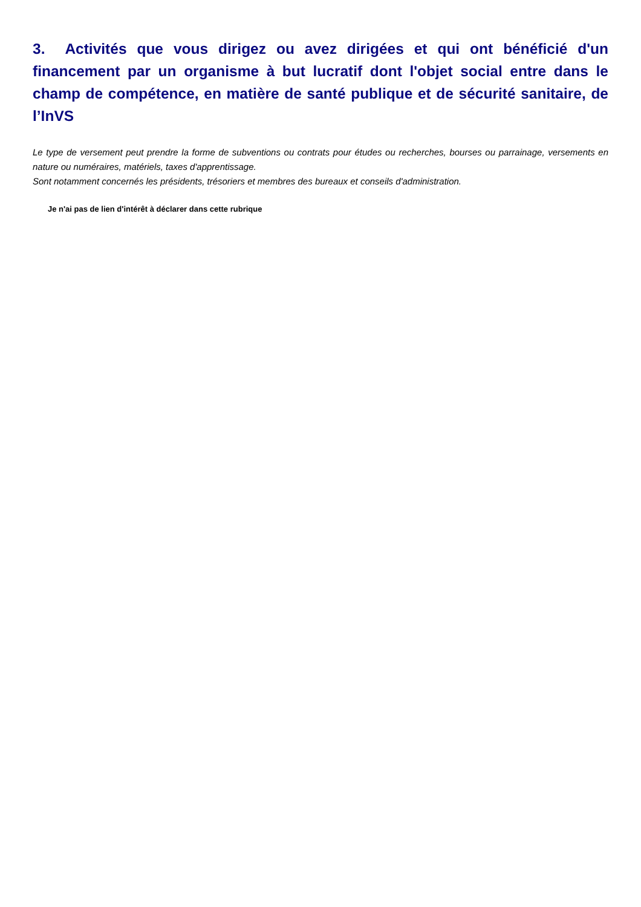3. Activités que vous dirigez ou avez dirigées et qui ont bénéficié d'un financement par un organisme à but lucratif dont l'objet social entre dans le champ de compétence, en matière de santé publique et de sécurité sanitaire, de l’InVS
Le type de versement peut prendre la forme de subventions ou contrats pour études ou recherches, bourses ou parrainage, versements en nature ou numéraires, matériels, taxes d'apprentissage.
Sont notamment concernés les présidents, trésoriers et membres des bureaux et conseils d'administration.
Je n'ai pas de lien d'intérêt à déclarer dans cette rubrique